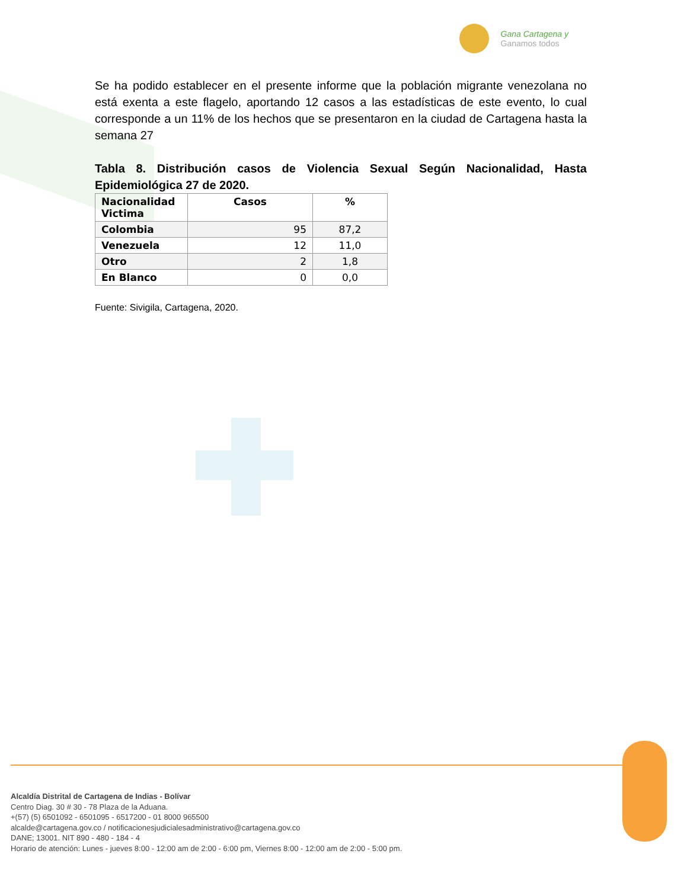Gana Cartagena y
Ganamos todos
Se ha podido establecer en el presente informe que la población migrante venezolana no está exenta a este flagelo, aportando 12 casos a las estadísticas de este evento, lo cual corresponde a un 11% de los hechos que se presentaron en la ciudad de Cartagena hasta la semana 27
Tabla 8. Distribución casos de Violencia Sexual Según Nacionalidad, Hasta Epidemiológica 27 de 2020.
| Nacionalidad Victima | Casos | % |
| --- | --- | --- |
| Colombia | 95 | 87,2 |
| Venezuela | 12 | 11,0 |
| Otro | 2 | 1,8 |
| En Blanco | 0 | 0,0 |
Fuente: Sivigila, Cartagena, 2020.
Alcaldía Distrital de Cartagena de Indias - Bolívar
Centro Diag. 30 # 30 - 78 Plaza de la Aduana.
+(57) (5) 6501092 - 6501095 - 6517200 - 01 8000 965500
alcalde@cartagena.gov.co / notificacionesjudicialesadministrativo@cartagena.gov.co
DANE; 13001. NIT 890 - 480 - 184 - 4
Horario de atención: Lunes - jueves 8:00 - 12:00 am de 2:00 - 6:00 pm, Viernes 8:00 - 12:00 am de 2:00 - 5:00 pm.